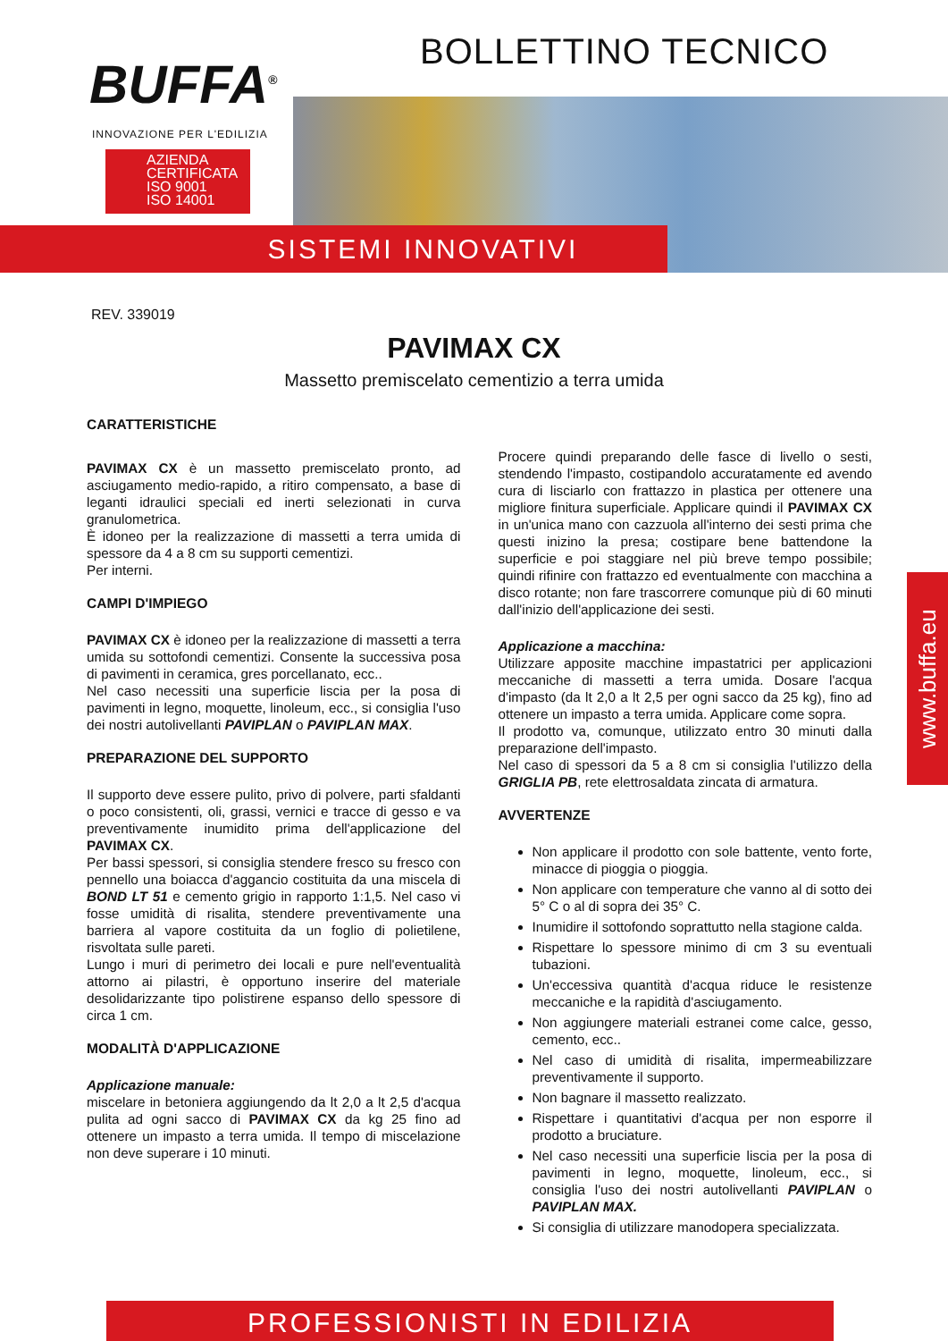BOLLETTINO TECNICO
BUFFA<sup>®</sup>
INNOVAZIONE PER L'EDILIZIA
AZIENDA
CERTIFICATA
ISO 9001
ISO 14001
SISTEMI INNOVATIVI
REV. 339019
PAVIMAX CX
Massetto premiscelato cementizio a terra umida
CARATTERISTICHE
PAVIMAX CX è un massetto premiscelato pronto, ad asciugamento medio-rapido, a ritiro compensato, a base di leganti idraulici speciali ed inerti selezionati in curva granulometrica.
È idoneo per la realizzazione di massetti a terra umida di spessore da 4 a 8 cm su supporti cementizi.
Per interni.
CAMPI D'IMPIEGO
PAVIMAX CX è idoneo per la realizzazione di massetti a terra umida su sottofondi cementizi. Consente la successiva posa di pavimenti in ceramica, gres porcellanato, ecc..
Nel caso necessiti una superficie liscia per la posa di pavimenti in legno, moquette, linoleum, ecc., si consiglia l'uso dei nostri autolivellanti PAVIPLAN o PAVIPLAN MAX.
PREPARAZIONE DEL SUPPORTO
Il supporto deve essere pulito, privo di polvere, parti sfaldanti o poco consistenti, oli, grassi, vernici e tracce di gesso e va preventivamente inumidito prima dell'applicazione del PAVIMAX CX.
Per bassi spessori, si consiglia stendere fresco su fresco con pennello una boiacca d'aggancio costituita da una miscela di BOND LT 51 e cemento grigio in rapporto 1:1,5. Nel caso vi fosse umidità di risalita, stendere preventivamente una barriera al vapore costituita da un foglio di polietilene, risvoltata sulle pareti.
Lungo i muri di perimetro dei locali e pure nell'eventualità attorno ai pilastri, è opportuno inserire del materiale desolidarizzante tipo polistirene espanso dello spessore di circa 1 cm.
MODALITÀ D'APPLICAZIONE
Applicazione manuale:
miscelare in betoniera aggiungendo da lt 2,0 a lt 2,5 d'acqua pulita ad ogni sacco di PAVIMAX CX da kg 25 fino ad ottenere un impasto a terra umida. Il tempo di miscelazione non deve superare i 10 minuti.
Procere quindi preparando delle fasce di livello o sesti, stendendo l'impasto, costipandolo accuratamente ed avendo cura di lisciarlo con frattazzo in plastica per ottenere una migliore finitura superficiale. Applicare quindi il PAVIMAX CX in un'unica mano con cazzuola all'interno dei sesti prima che questi inizino la presa; costipare bene battendone la superficie e poi staggiare nel più breve tempo possibile; quindi rifinire con frattazzo ed eventualmente con macchina a disco rotante; non fare trascorrere comunque più di 60 minuti dall'inizio dell'applicazione dei sesti.
Applicazione a macchina:
Utilizzare apposite macchine impastatrici per applicazioni meccaniche di massetti a terra umida. Dosare l'acqua d'impasto (da lt 2,0 a lt 2,5 per ogni sacco da 25 kg), fino ad ottenere un impasto a terra umida. Applicare come sopra.
Il prodotto va, comunque, utilizzato entro 30 minuti dalla preparazione dell'impasto.
Nel caso di spessori da 5 a 8 cm si consiglia l'utilizzo della GRIGLIA PB, rete elettrosaldata zincata di armatura.
AVVERTENZE
Non applicare il prodotto con sole battente, vento forte, minacce di pioggia o pioggia.
Non applicare con temperature che vanno al di sotto dei 5° C o al di sopra dei 35° C.
Inumidire il sottofondo soprattutto nella stagione calda.
Rispettare lo spessore minimo di cm 3 su eventuali tubazioni.
Un'eccessiva quantità d'acqua riduce le resistenze meccaniche e la rapidità d'asciugamento.
Non aggiungere materiali estranei come calce, gesso, cemento, ecc..
Nel caso di umidità di risalita, impermeabilizzare preventivamente il supporto.
Non bagnare il massetto realizzato.
Rispettare i quantitativi d'acqua per non esporre il prodotto a bruciature.
Nel caso necessiti una superficie liscia per la posa di pavimenti in legno, moquette, linoleum, ecc., si consiglia l'uso dei nostri autolivellanti PAVIPLAN o PAVIPLAN MAX.
Si consiglia di utilizzare manodopera specializzata.
www.buffa.eu
PROFESSIONISTI IN EDILIZIA